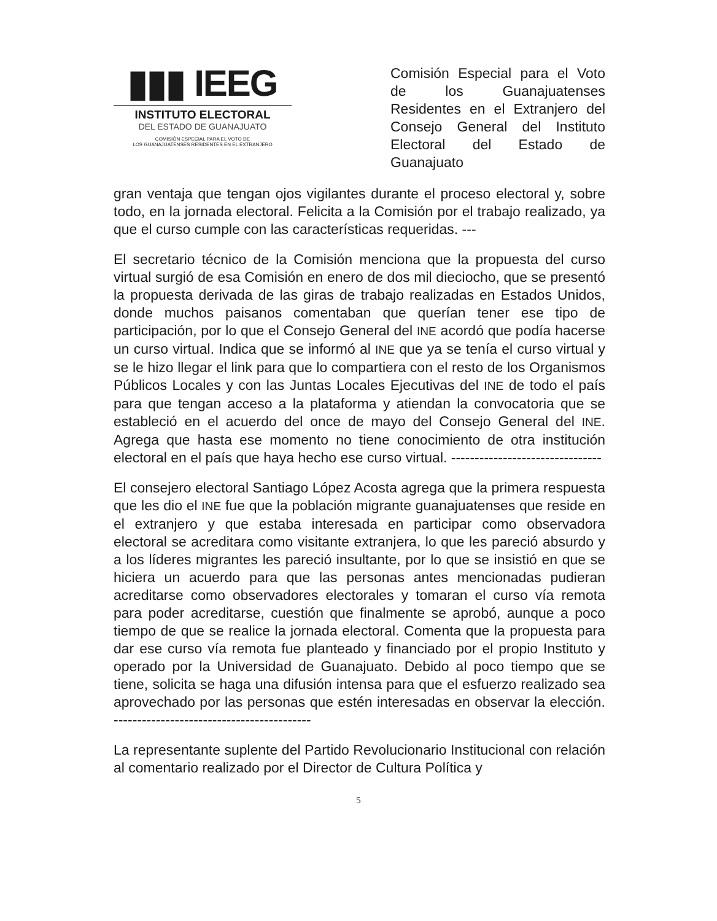▮▮▮ IEEG
INSTITUTO ELECTORAL
DEL ESTADO DE GUANAJUATO
COMISIÓN ESPECIAL PARA EL VOTO DE
LOS GUANAJUATENSES RESIDENTES EN EL EXTRANJERO
Comisión Especial para el Voto de los Guanajuatenses Residentes en el Extranjero del Consejo General del Instituto Electoral del Estado de Guanajuato
gran ventaja que tengan ojos vigilantes durante el proceso electoral y, sobre todo, en la jornada electoral. Felicita a la Comisión por el trabajo realizado, ya que el curso cumple con las características requeridas. ---
El secretario técnico de la Comisión menciona que la propuesta del curso virtual surgió de esa Comisión en enero de dos mil dieciocho, que se presentó la propuesta derivada de las giras de trabajo realizadas en Estados Unidos, donde muchos paisanos comentaban que querían tener ese tipo de participación, por lo que el Consejo General del INE acordó que podía hacerse un curso virtual. Indica que se informó al INE que ya se tenía el curso virtual y se le hizo llegar el link para que lo compartiera con el resto de los Organismos Públicos Locales y con las Juntas Locales Ejecutivas del INE de todo el país para que tengan acceso a la plataforma y atiendan la convocatoria que se estableció en el acuerdo del once de mayo del Consejo General del INE. Agrega que hasta ese momento no tiene conocimiento de otra institución electoral en el país que haya hecho ese curso virtual. --------------------------------
El consejero electoral Santiago López Acosta agrega que la primera respuesta que les dio el INE fue que la población migrante guanajuatenses que reside en el extranjero y que estaba interesada en participar como observadora electoral se acreditara como visitante extranjera, lo que les pareció absurdo y a los líderes migrantes les pareció insultante, por lo que se insistió en que se hiciera un acuerdo para que las personas antes mencionadas pudieran acreditarse como observadores electorales y tomaran el curso vía remota para poder acreditarse, cuestión que finalmente se aprobó, aunque a poco tiempo de que se realice la jornada electoral. Comenta que la propuesta para dar ese curso vía remota fue planteado y financiado por el propio Instituto y operado por la Universidad de Guanajuato. Debido al poco tiempo que se tiene, solicita se haga una difusión intensa para que el esfuerzo realizado sea aprovechado por las personas que estén interesadas en observar la elección. ------------------------------------------
La representante suplente del Partido Revolucionario Institucional con relación al comentario realizado por el Director de Cultura Política y
5